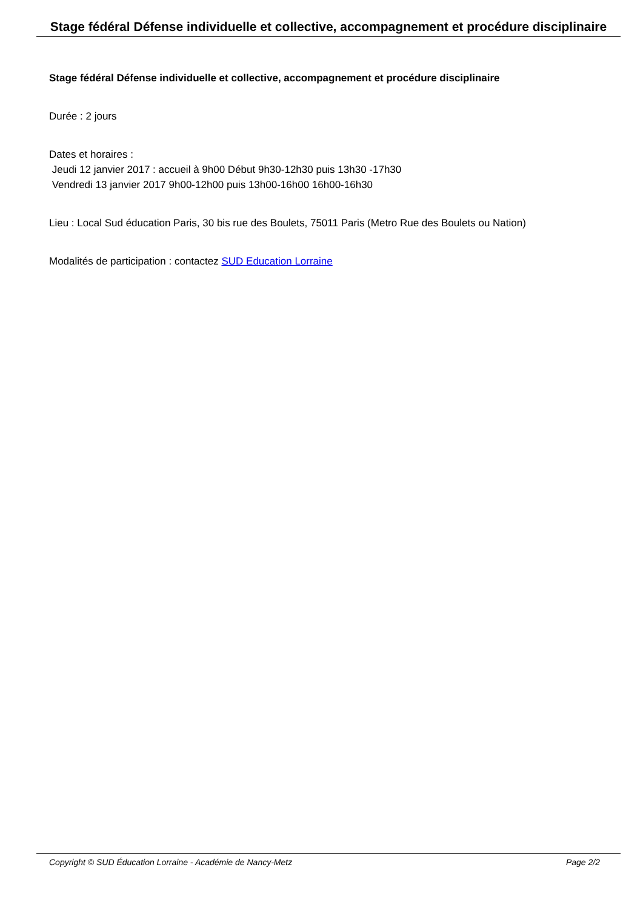Stage fédéral Défense individuelle et collective, accompagnement et procédure disciplinaire
Stage fédéral Défense individuelle et collective, accompagnement et procédure disciplinaire
Durée : 2 jours
Dates et horaires :
Jeudi 12 janvier 2017 : accueil à 9h00 Début 9h30-12h30 puis 13h30 -17h30
Vendredi 13 janvier 2017 9h00-12h00 puis 13h00-16h00 16h00-16h30
Lieu : Local Sud éducation Paris, 30 bis rue des Boulets, 75011 Paris (Metro Rue des Boulets ou Nation)
Modalités de participation : contactez SUD Education Lorraine
Copyright © SUD Éducation Lorraine - Académie de Nancy-Metz Page 2/2